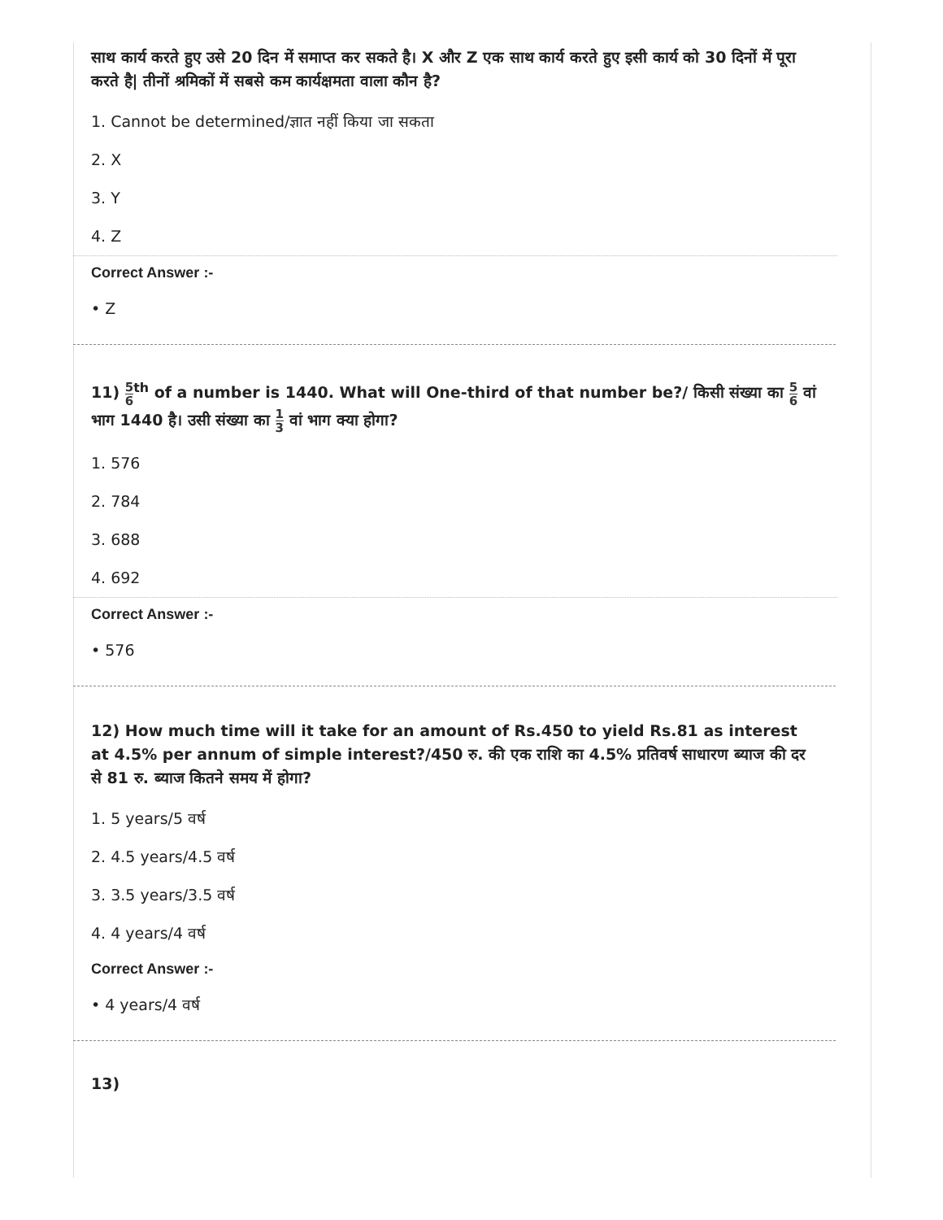साथ कार्य करते हुए उसे 20 दिन में समाप्त कर सकते है। X और Z एक साथ कार्य करते हुए इसी कार्य को 30 दिनों में पूरा करते है| तीनों श्रमिकों में सबसे कम कार्यक्षमता वाला कौन है?
1. Cannot be determined/ज्ञात नहीं किया जा सकता
2. X
3. Y
4. Z
Correct Answer :-
• Z
11) 5 6<sup>th</sup> of a number is 1440. What will One-third of that number be?/ किसी संख्या का 5 6 वां भाग 1440 है। उसी संख्या का 1 3 वां भाग क्या होगा?
1. 576
2. 784
3. 688
4. 692
Correct Answer :-
• 576
12) How much time will it take for an amount of Rs.450 to yield Rs.81 as interest at 4.5% per annum of simple interest?/450 रु. की एक राशि का 4.5% प्रतिवर्ष साधारण ब्याज की दर से 81 रु. ब्याज कितने समय में होगा?
1. 5 years/5 वर्ष
2. 4.5 years/4.5 वर्ष
3. 3.5 years/3.5 वर्ष
4. 4 years/4 वर्ष
Correct Answer :-
• 4 years/4 वर्ष
13)